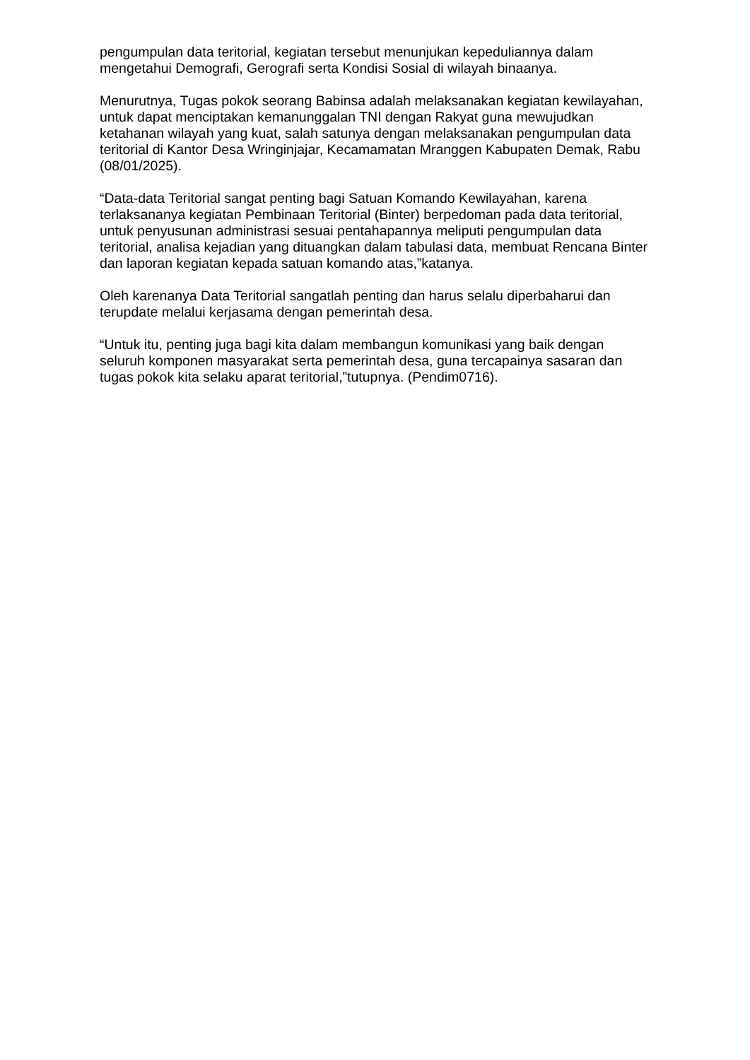pengumpulan data teritorial, kegiatan tersebut menunjukan kepeduliannya dalam mengetahui Demografi, Gerografi serta Kondisi Sosial di wilayah binaanya.
Menurutnya, Tugas pokok seorang Babinsa adalah melaksanakan kegiatan kewilayahan, untuk dapat menciptakan kemanunggalan TNI dengan Rakyat guna mewujudkan ketahanan wilayah yang kuat, salah satunya dengan melaksanakan pengumpulan data teritorial di Kantor Desa Wringinjajar, Kecamamatan Mranggen Kabupaten Demak, Rabu (08/01/2025).
“Data-data Teritorial sangat penting bagi Satuan Komando Kewilayahan, karena terlaksananya kegiatan Pembinaan Teritorial (Binter) berpedoman pada data teritorial, untuk penyusunan administrasi sesuai pentahapannya meliputi pengumpulan data teritorial, analisa kejadian yang dituangkan dalam tabulasi data, membuat Rencana Binter dan laporan kegiatan kepada satuan komando atas,”katanya.
Oleh karenanya Data Teritorial sangatlah penting dan harus selalu diperbaharui dan terupdate melalui kerjasama dengan pemerintah desa.
“Untuk itu, penting juga bagi kita dalam membangun komunikasi yang baik dengan seluruh komponen masyarakat serta pemerintah desa, guna tercapainya sasaran dan tugas pokok kita selaku aparat teritorial,”tutupnya. (Pendim0716).